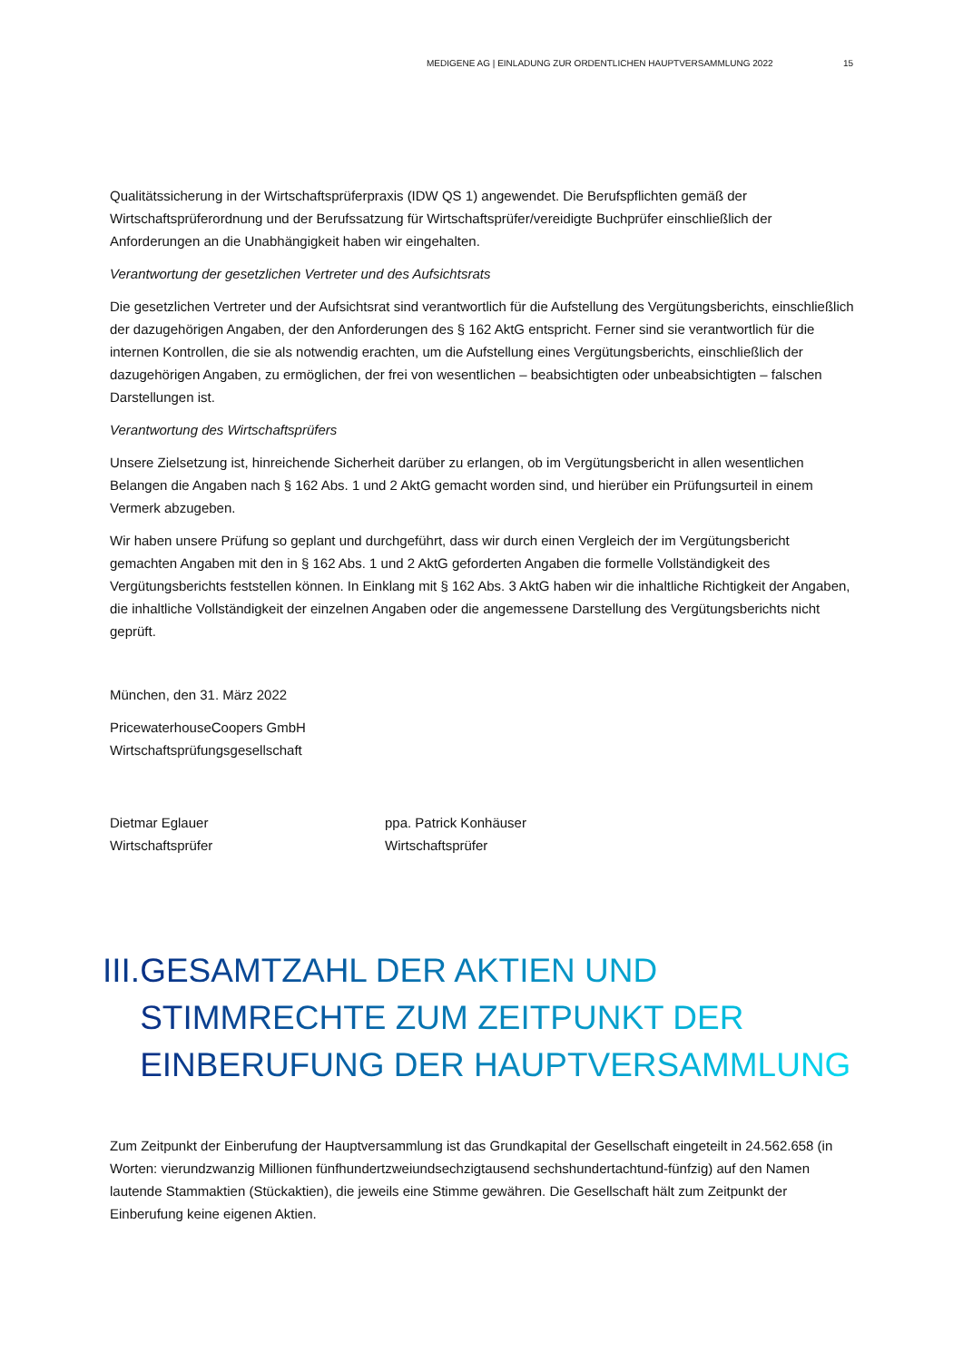MEDIGENE AG | EINLADUNG ZUR ORDENTLICHEN HAUPTVERSAMMLUNG 2022 15
Qualitätssicherung in der Wirtschaftsprüferpraxis (IDW QS 1) angewendet. Die Berufspflichten gemäß der Wirtschaftsprüferordnung und der Berufssatzung für Wirtschaftsprüfer/vereidigte Buchprüfer einschließlich der Anforderungen an die Unabhängigkeit haben wir eingehalten.
Verantwortung der gesetzlichen Vertreter und des Aufsichtsrats
Die gesetzlichen Vertreter und der Aufsichtsrat sind verantwortlich für die Aufstellung des Vergütungsberichts, einschließlich der dazugehörigen Angaben, der den Anforderungen des § 162 AktG entspricht. Ferner sind sie verantwortlich für die internen Kontrollen, die sie als notwendig erachten, um die Aufstellung eines Vergütungsberichts, einschließlich der dazugehörigen Angaben, zu ermöglichen, der frei von wesentlichen – beabsichtigten oder unbeabsichtigten – falschen Darstellungen ist.
Verantwortung des Wirtschaftsprüfers
Unsere Zielsetzung ist, hinreichende Sicherheit darüber zu erlangen, ob im Vergütungsbericht in allen wesentlichen Belangen die Angaben nach § 162 Abs. 1 und 2 AktG gemacht worden sind, und hierüber ein Prüfungsurteil in einem Vermerk abzugeben.
Wir haben unsere Prüfung so geplant und durchgeführt, dass wir durch einen Vergleich der im Vergütungsbericht gemachten Angaben mit den in § 162 Abs. 1 und 2 AktG geforderten Angaben die formelle Vollständigkeit des Vergütungsberichts feststellen können. In Einklang mit § 162 Abs. 3 AktG haben wir die inhaltliche Richtigkeit der Angaben, die inhaltliche Vollständigkeit der einzelnen Angaben oder die angemessene Darstellung des Vergütungsberichts nicht geprüft.
München, den 31. März 2022
PricewaterhouseCoopers GmbH
Wirtschaftsprüfungsgesellschaft
Dietmar Eglauer
Wirtschaftsprüfer
ppa. Patrick Konhäuser
Wirtschaftsprüfer
III. GESAMTZAHL DER AKTIEN UND STIMMRECHTE ZUM ZEITPUNKT DER EINBERUFUNG DER HAUPTVERSAMMLUNG
Zum Zeitpunkt der Einberufung der Hauptversammlung ist das Grundkapital der Gesellschaft eingeteilt in 24.562.658 (in Worten: vierundzwanzig Millionen fünfhundertzweiundsechzigtausend sechshundertachtund-fünfzig) auf den Namen lautende Stammaktien (Stückaktien), die jeweils eine Stimme gewähren. Die Gesellschaft hält zum Zeitpunkt der Einberufung keine eigenen Aktien.